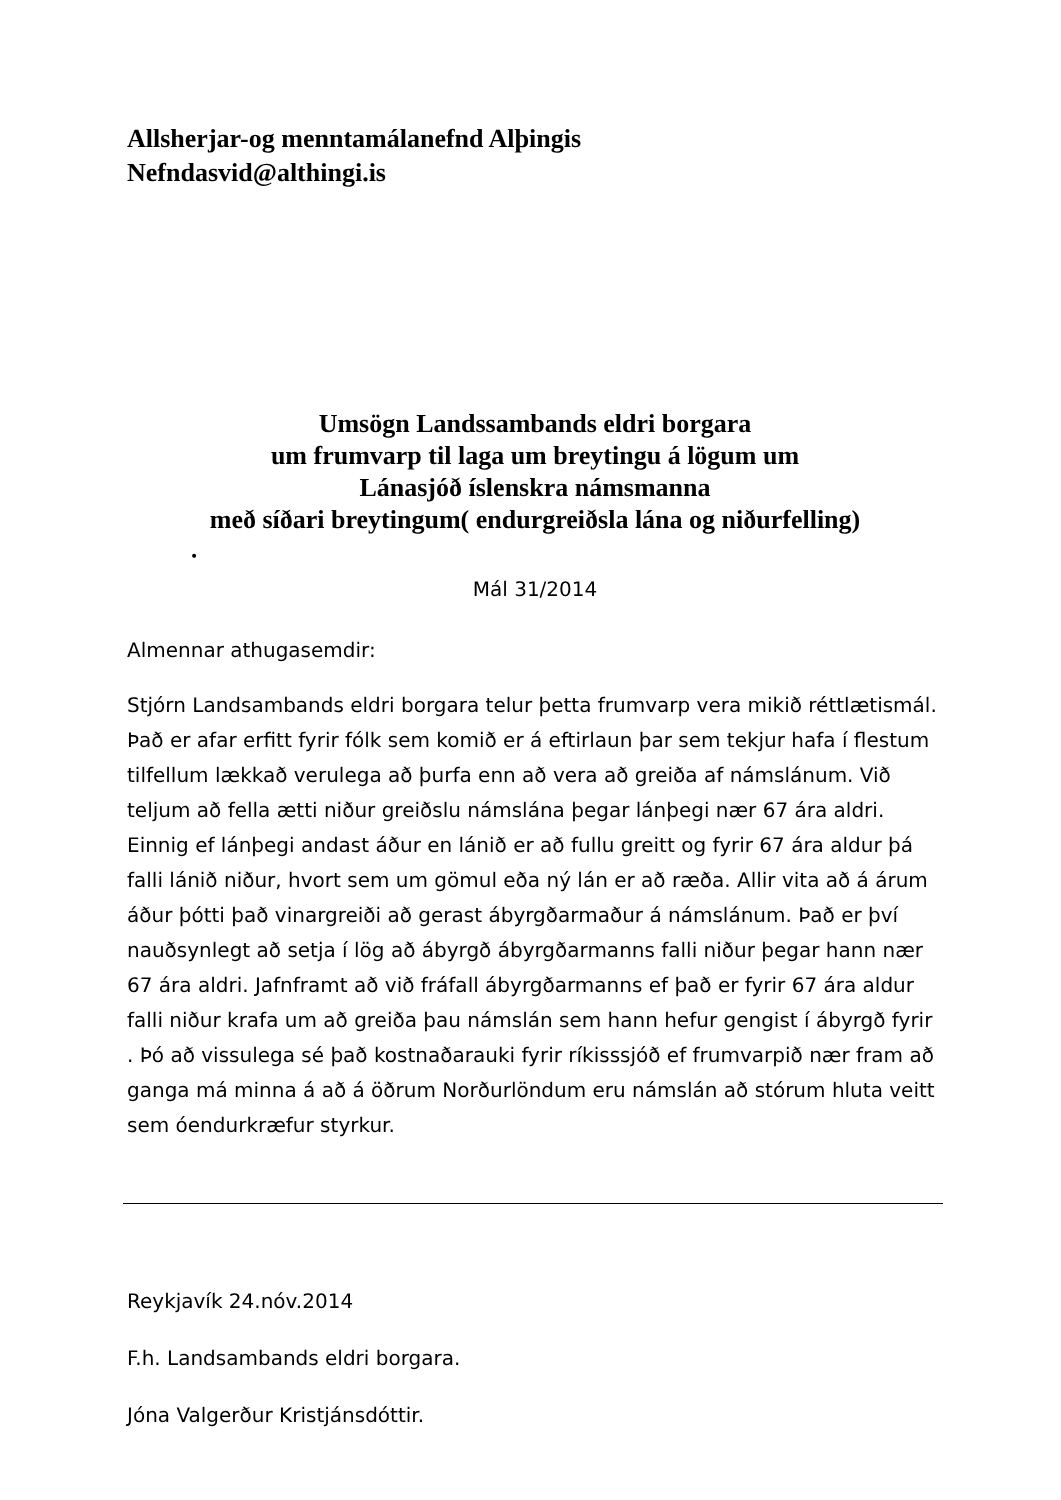Allsherjar-og menntamálanefnd Alþingis
Nefndasvid@althingi.is
Umsögn Landssambands eldri borgara
um frumvarp til laga um breytingu á lögum um
Lánasjóð íslenskra námsmanna
með síðari breytingum( endurgreiðsla lána og niðurfelling)
•
Mál 31/2014
Almennar athugasemdir:
Stjórn Landsambands eldri borgara telur þetta frumvarp vera mikið réttlætismál. Það er afar erfitt fyrir fólk sem komið er á eftirlaun þar sem tekjur hafa í flestum tilfellum lækkað verulega að þurfa enn að vera að greiða af námslánum. Við teljum að fella ætti niður greiðslu námslána þegar lánþegi nær 67 ára aldri. Einnig ef lánþegi andast áður en lánið er að fullu greitt og fyrir 67 ára aldur þá falli lánið niður, hvort sem um gömul eða ný lán er að ræða. Allir vita að á árum áður þótti það vinargreiði að gerast ábyrgðarmaður á námslánum. Það er því nauðsynlegt að setja í lög að ábyrgð ábyrgðarmanns falli niður þegar hann nær 67 ára aldri. Jafnframt að við fráfall ábyrgðarmanns ef það er fyrir 67 ára aldur falli niður krafa um að greiða þau námslán sem hann hefur gengist í ábyrgð fyrir . Þó að vissulega sé það kostnaðarauki fyrir ríkisssjóð ef frumvarpið nær fram að ganga má minna á að á öðrum Norðurlöndum eru námslán að stórum hluta veitt sem óendurkræfur styrkur.
Reykjavík 24.nóv.2014
F.h. Landsambands eldri borgara.
Jóna Valgerður Kristjánsdóttir.